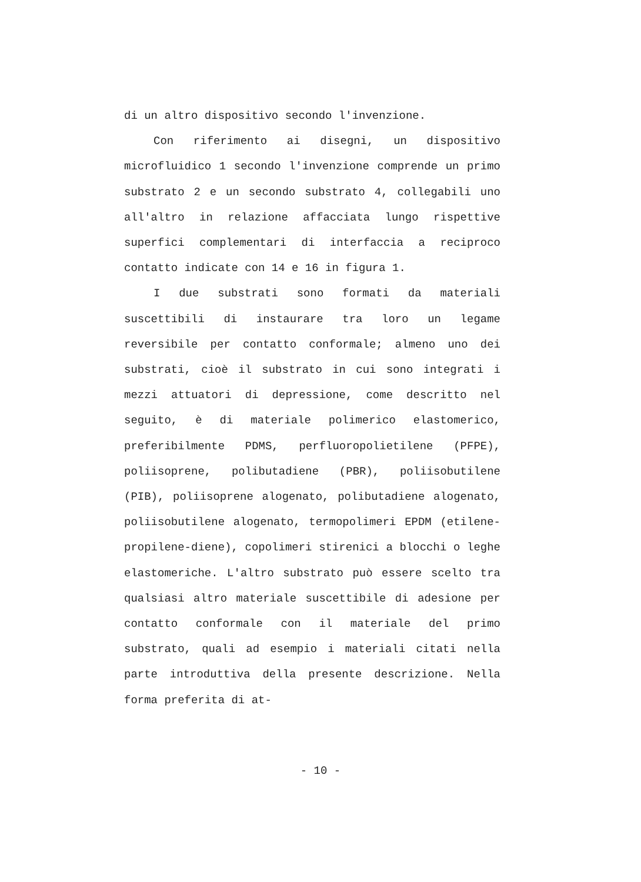di un altro dispositivo secondo l'invenzione.
Con riferimento ai disegni, un dispositivo microfluidico 1 secondo l'invenzione comprende un primo substrato 2 e un secondo substrato 4, collegabili uno all'altro in relazione affacciata lungo rispettive superfici complementari di interfaccia a reciproco contatto indicate con 14 e 16 in figura 1.
I due substrati sono formati da materiali suscettibili di instaurare tra loro un legame reversibile per contatto conformale; almeno uno dei substrati, cioè il substrato in cui sono integrati i mezzi attuatori di depressione, come descritto nel seguito, è di materiale polimerico elastomerico, preferibilmente PDMS, perfluoropolietilene (PFPE), poliisoprene, polibutadiene (PBR), poliisobutilene (PIB), poliisoprene alogenato, polibutadiene alogenato, poliisobutilene alogenato, termopolimeri EPDM (etilene-propilene-diene), copolimeri stirenici a blocchi o leghe elastomeriche. L'altro substrato può essere scelto tra qualsiasi altro materiale suscettibile di adesione per contatto conformale con il materiale del primo substrato, quali ad esempio i materiali citati nella parte introduttiva della presente descrizione. Nella forma preferita di at-
- 10 -